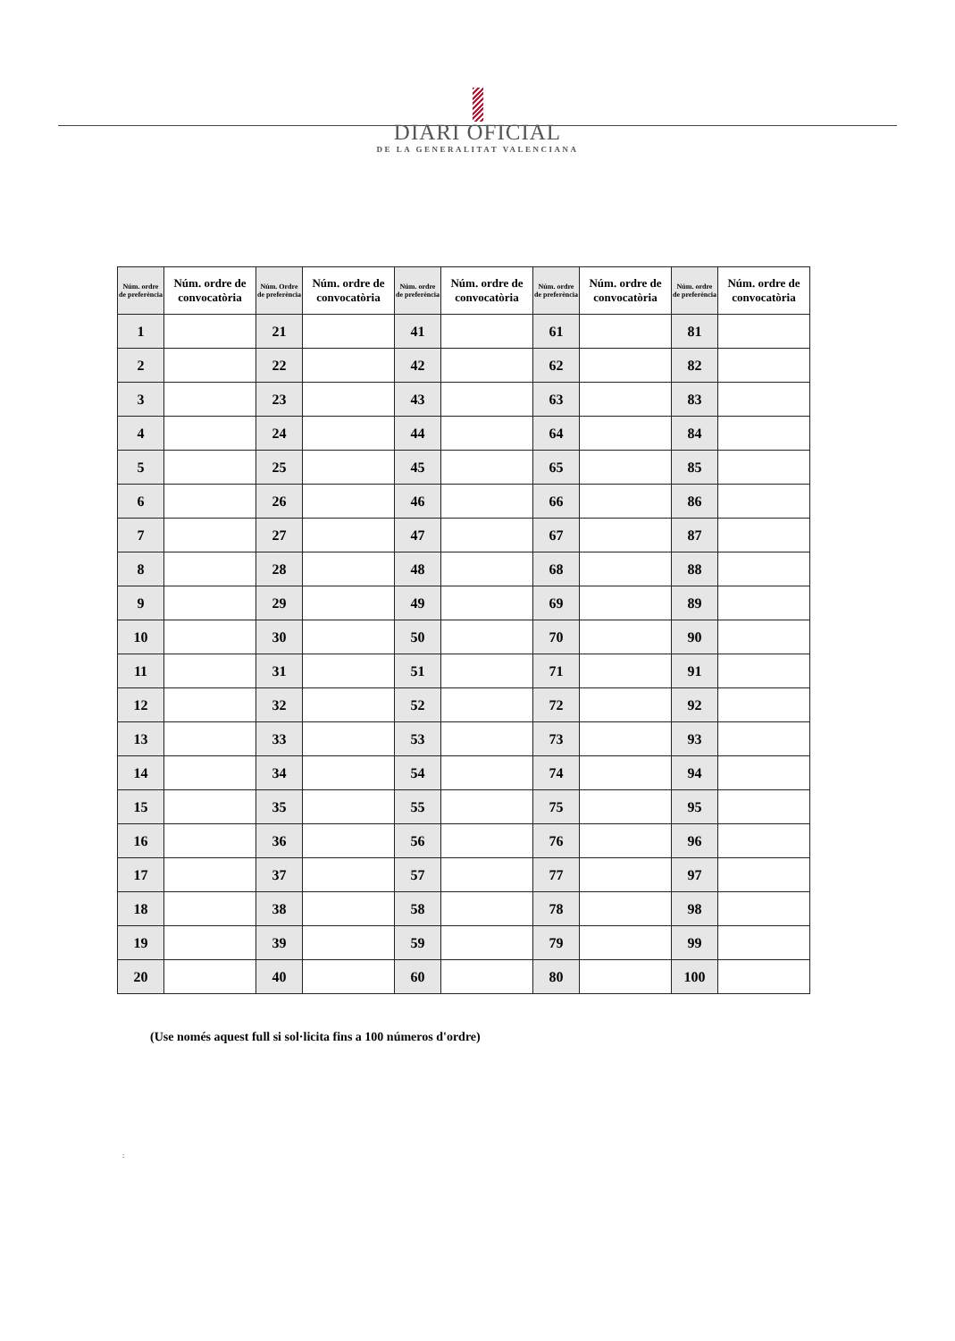DIARI OFICIAL
DE LA GENERALITAT VALENCIANA
| Núm. ordre de preferència | Núm. ordre de convocatòria | Núm. Ordre de preferència | Núm. ordre de convocatòria | Núm. ordre de preferència | Núm. ordre de convocatòria | Núm. ordre de preferència | Núm. ordre de convocatòria | Núm. ordre de preferència | Núm. ordre de convocatòria |
| --- | --- | --- | --- | --- | --- | --- | --- | --- | --- |
| 1 | | 21 | | 41 | | 61 | | 81 | |
| 2 | | 22 | | 42 | | 62 | | 82 | |
| 3 | | 23 | | 43 | | 63 | | 83 | |
| 4 | | 24 | | 44 | | 64 | | 84 | |
| 5 | | 25 | | 45 | | 65 | | 85 | |
| 6 | | 26 | | 46 | | 66 | | 86 | |
| 7 | | 27 | | 47 | | 67 | | 87 | |
| 8 | | 28 | | 48 | | 68 | | 88 | |
| 9 | | 29 | | 49 | | 69 | | 89 | |
| 10 | | 30 | | 50 | | 70 | | 90 | |
| 11 | | 31 | | 51 | | 71 | | 91 | |
| 12 | | 32 | | 52 | | 72 | | 92 | |
| 13 | | 33 | | 53 | | 73 | | 93 | |
| 14 | | 34 | | 54 | | 74 | | 94 | |
| 15 | | 35 | | 55 | | 75 | | 95 | |
| 16 | | 36 | | 56 | | 76 | | 96 | |
| 17 | | 37 | | 57 | | 77 | | 97 | |
| 18 | | 38 | | 58 | | 78 | | 98 | |
| 19 | | 39 | | 59 | | 79 | | 99 | |
| 20 | | 40 | | 60 | | 80 | | 100 | |
(Use només aquest full si sol·licita fins a 100 números d'ordre)
: